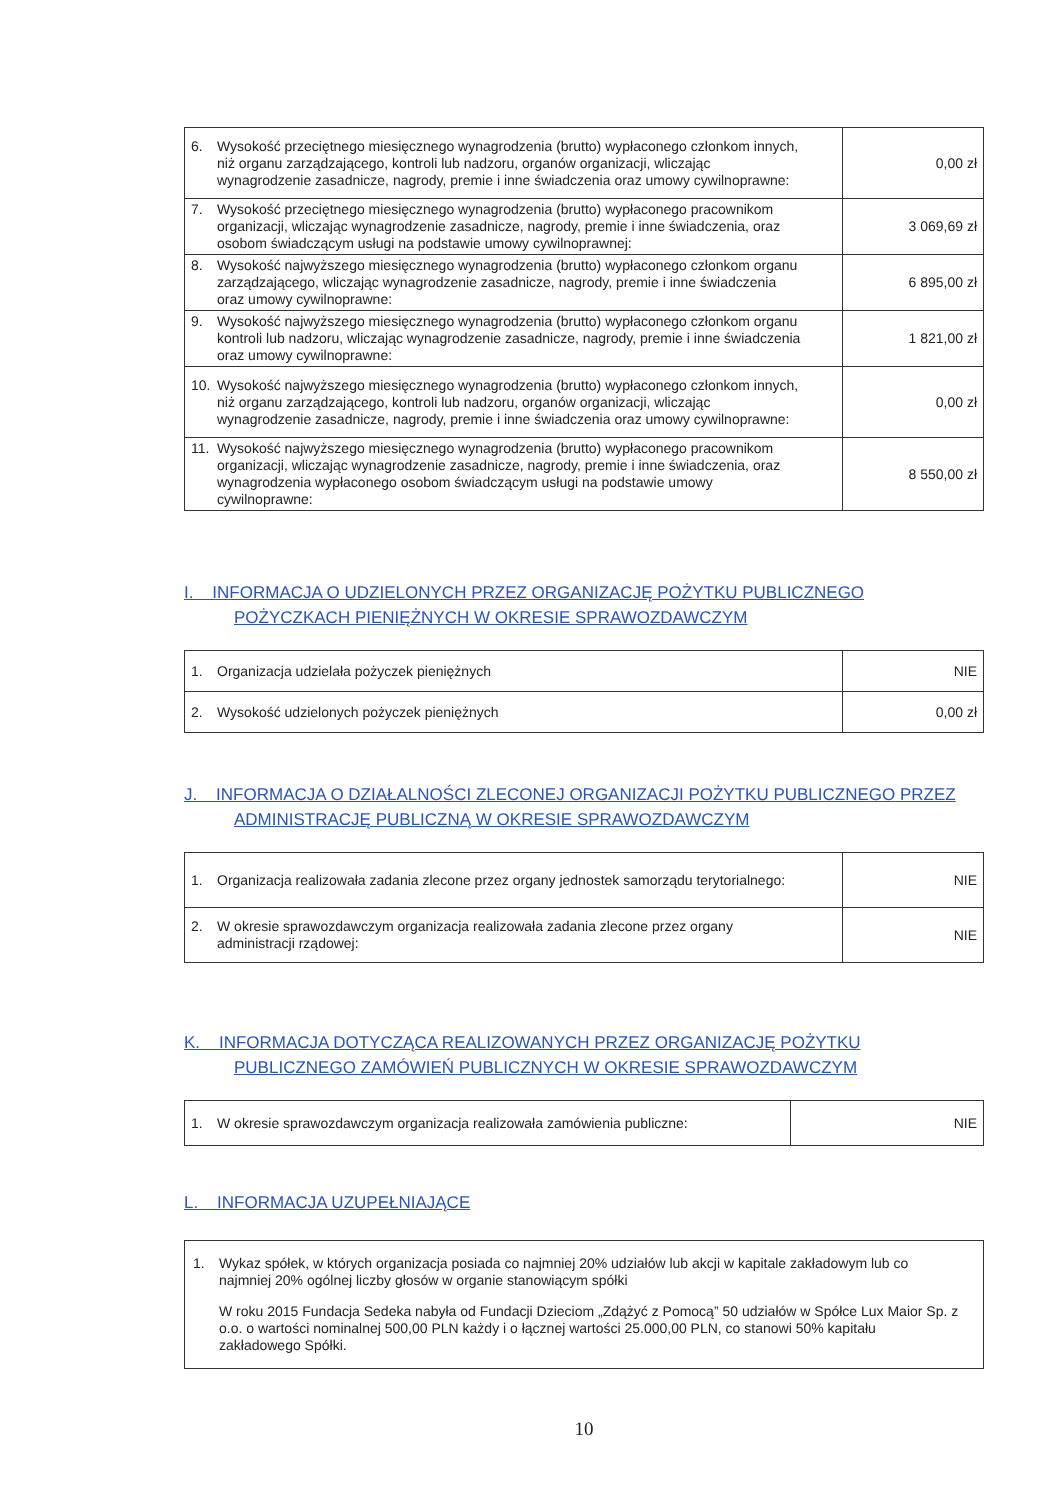| 6. Wysokość przeciętnego miesięcznego wynagrodzenia (brutto) wypłaconego członkom innych, niż organu zarządzającego, kontroli lub nadzoru, organów organizacji, wliczając wynagrodzenie zasadnicze, nagrody, premie i inne świadczenia oraz umowy cywilnoprawne: | 0,00 zł |
| 7. Wysokość przeciętnego miesięcznego wynagrodzenia (brutto) wypłaconego pracownikom organizacji, wliczając wynagrodzenie zasadnicze, nagrody, premie i inne świadczenia, oraz osobom świadczącym usługi na podstawie umowy cywilnoprawnej: | 3 069,69 zł |
| 8. Wysokość najwyższego miesięcznego wynagrodzenia (brutto) wypłaconego członkom organu zarządzającego, wliczając wynagrodzenie zasadnicze, nagrody, premie i inne świadczenia oraz umowy cywilnoprawne: | 6 895,00 zł |
| 9. Wysokość najwyższego miesięcznego wynagrodzenia (brutto) wypłaconego członkom organu kontroli lub nadzoru, wliczając wynagrodzenie zasadnicze, nagrody, premie i inne świadczenia oraz umowy cywilnoprawne: | 1 821,00 zł |
| 10. Wysokość najwyższego miesięcznego wynagrodzenia (brutto) wypłaconego członkom innych, niż organu zarządzającego, kontroli lub nadzoru, organów organizacji, wliczając wynagrodzenie zasadnicze, nagrody, premie i inne świadczenia oraz umowy cywilnoprawne: | 0,00 zł |
| 11. Wysokość najwyższego miesięcznego wynagrodzenia (brutto) wypłaconego pracownikom organizacji, wliczając wynagrodzenie zasadnicze, nagrody, premie i inne świadczenia, oraz wynagrodzenia wypłaconego osobom świadczącym usługi na podstawie umowy cywilnoprawne: | 8 550,00 zł |
I. INFORMACJA O UDZIELONYCH PRZEZ ORGANIZACJĘ POŻYTKU PUBLICZNEGO
POŻYCZKACH PIENIĘŻNYCH W OKRESIE SPRAWOZDAWCZYM
| 1. Organizacja udzielała pożyczek pieniężnych | NIE |
| 2. Wysokość udzielonych pożyczek pieniężnych | 0,00 zł |
J. INFORMACJA O DZIAŁALNOŚCI ZLECONEJ ORGANIZACJI POŻYTKU PUBLICZNEGO PRZEZ
ADMINISTRACJĘ PUBLICZNĄ W OKRESIE SPRAWOZDAWCZYM
| 1. Organizacja realizowała zadania zlecone przez organy jednostek samorządu terytorialnego: | NIE |
| 2. W okresie sprawozdawczym organizacja realizowała zadania zlecone przez organy administracji rządowej: | NIE |
K. INFORMACJA DOTYCZĄCA REALIZOWANYCH PRZEZ ORGANIZACJĘ POŻYTKU
PUBLICZNEGO ZAMÓWIEŃ PUBLICZNYCH W OKRESIE SPRAWOZDAWCZYM
| 1. W okresie sprawozdawczym organizacja realizowała zamówienia publiczne: | NIE |
L. INFORMACJA UZUPEŁNIAJĄCE
| 1. Wykaz spółek, w których organizacja posiada co najmniej 20% udziałów lub akcji w kapitale zakładowym lub co najmniej 20% ogólnej liczby głosów w organie stanowiącym spółki W roku 2015 Fundacja Sedeka nabyła od Fundacji Dzieciom „Zdążyć z Pomocą” 50 udziałów w Spółce Lux Maior Sp. z o.o. o wartości nominalnej 500,00 PLN każdy i o łącznej wartości 25.000,00 PLN, co stanowi 50% kapitału zakładowego Spółki. |
10